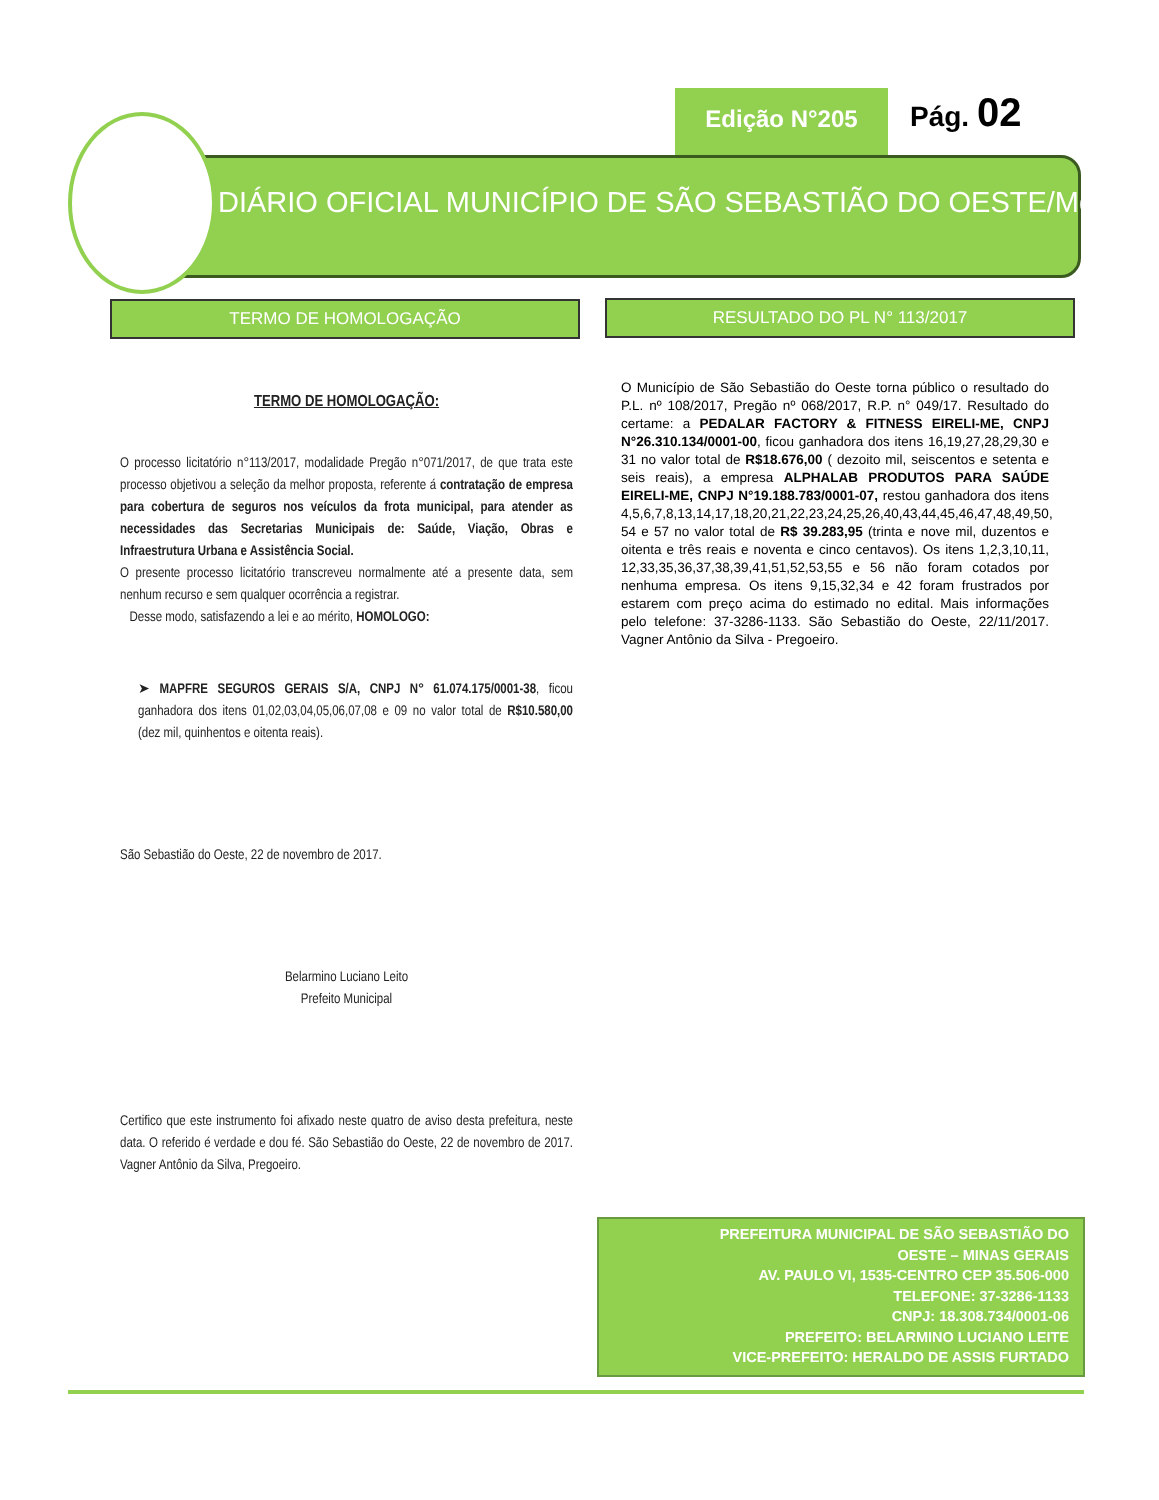Edição N°205 Pág. 02
DIÁRIO OFICIAL MUNICÍPIO DE SÃO SEBASTIÃO DO OESTE/Mg
TERMO DE HOMOLOGAÇÃO RESULTADO DO PL N° 113/2017
TERMO DE HOMOLOGAÇÃO:
O processo licitatório n°113/2017, modalidade Pregão n°071/2017, de que trata este processo objetivou a seleção da melhor proposta, referente á contratação de empresa para cobertura de seguros nos veículos da frota municipal, para atender as necessidades das Secretarias Municipais de: Saúde, Viação, Obras e Infraestrutura Urbana e Assistência Social.
O presente processo licitatório transcreveu normalmente até a presente data, sem nenhum recurso e sem qualquer ocorrência a registrar.
Desse modo, satisfazendo a lei e ao mérito, HOMOLOGO:
➤ MAPFRE SEGUROS GERAIS S/A, CNPJ N° 61.074.175/0001-38, ficou ganhadora dos itens 01,02,03,04,05,06,07,08 e 09 no valor total de R$10.580,00 (dez mil, quinhentos e oitenta reais).
São Sebastião do Oeste, 22 de novembro de 2017.
Belarmino Luciano Leito
Prefeito Municipal
Certifico que este instrumento foi afixado neste quatro de aviso desta prefeitura, neste data. O referido é verdade e dou fé. São Sebastião do Oeste, 22 de novembro de 2017. Vagner Antônio da Silva, Pregoeiro.
O Município de São Sebastião do Oeste torna público o resultado do P.L. nº 108/2017, Pregão nº 068/2017, R.P. n° 049/17. Resultado do certame: a PEDALAR FACTORY & FITNESS EIRELI-ME, CNPJ N°26.310.134/0001-00, ficou ganhadora dos itens 16,19,27,28,29,30 e 31 no valor total de R$18.676,00 ( dezoito mil, seiscentos e setenta e seis reais), a empresa ALPHALAB PRODUTOS PARA SAÚDE EIRELI-ME, CNPJ N°19.188.783/0001-07, restou ganhadora dos itens 4,5,6,7,8,13,14,17,18,20,21,22,23,24,25,26,40,43,44,45,46,47,48,49,50, 54 e 57 no valor total de R$ 39.283,95 (trinta e nove mil, duzentos e oitenta e três reais e noventa e cinco centavos). Os itens 1,2,3,10,11, 12,33,35,36,37,38,39,41,51,52,53,55 e 56 não foram cotados por nenhuma empresa. Os itens 9,15,32,34 e 42 foram frustrados por estarem com preço acima do estimado no edital. Mais informações pelo telefone: 37-3286-1133. São Sebastião do Oeste, 22/11/2017. Vagner Antônio da Silva - Pregoeiro.
PREFEITURA MUNICIPAL DE SÃO SEBASTIÃO DO
OESTE – MINAS GERAIS
AV. PAULO VI, 1535-CENTRO CEP 35.506-000
TELEFONE: 37-3286-1133
CNPJ: 18.308.734/0001-06
PREFEITO: BELARMINO LUCIANO LEITE
VICE-PREFEITO: HERALDO DE ASSIS FURTADO